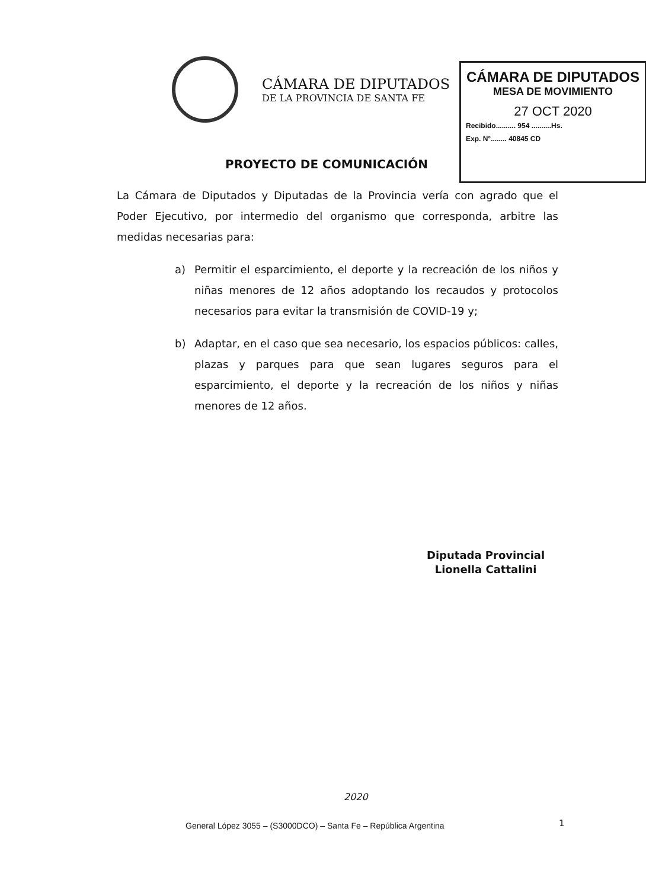CÁMARA DE DIPUTADOS
DE LA PROVINCIA DE SANTA FE
CÁMARA DE DIPUTADOS
MESA DE MOVIMIENTO
27 OCT 2020
Recibido.......... 954 ..........Hs.
Exp. N°........ 40845 CD
PROYECTO DE COMUNICACIÓN
La Cámara de Diputados y Diputadas de la Provincia vería con agrado que el Poder Ejecutivo, por intermedio del organismo que corresponda, arbitre las medidas necesarias para:
a) Permitir el esparcimiento, el deporte y la recreación de los niños y niñas menores de 12 años adoptando los recaudos y protocolos necesarios para evitar la transmisión de COVID-19 y;
b) Adaptar, en el caso que sea necesario, los espacios públicos: calles, plazas y parques para que sean lugares seguros para el esparcimiento, el deporte y la recreación de los niños y niñas menores de 12 años.
Diputada Provincial
Lionella Cattalini
2020
General López 3055 – (S3000DCO) – Santa Fe – República Argentina
1